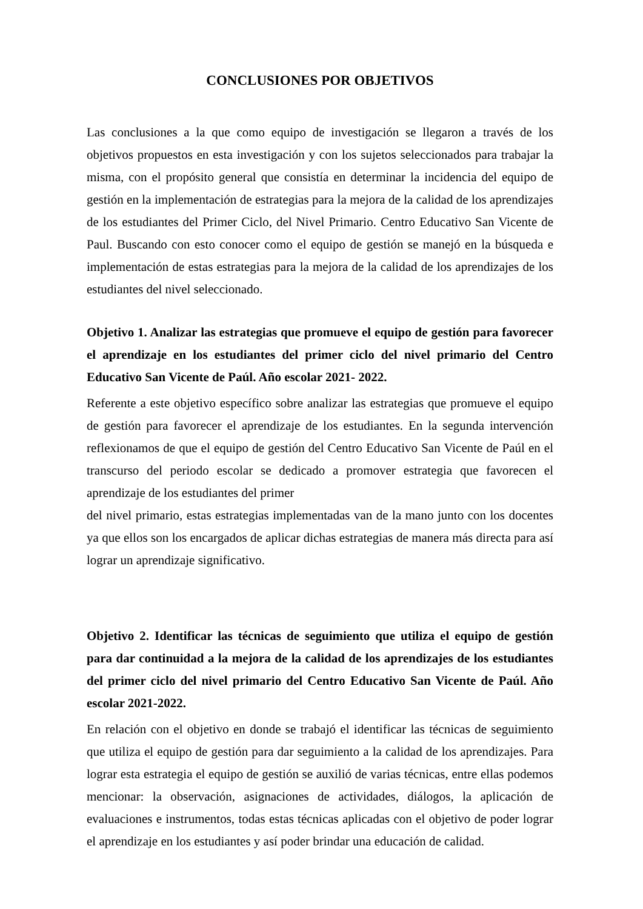CONCLUSIONES POR OBJETIVOS
Las conclusiones a la que como equipo de investigación se llegaron a través de los objetivos propuestos en esta investigación y con los sujetos seleccionados para trabajar la misma, con el propósito general que consistía en determinar la incidencia del equipo de gestión en la implementación de estrategias para la mejora de la calidad de los aprendizajes de los estudiantes del Primer Ciclo, del Nivel Primario. Centro Educativo San Vicente de Paul. Buscando con esto conocer como el equipo de gestión se manejó en la búsqueda e implementación de estas estrategias para la mejora de la calidad de los aprendizajes de los estudiantes del nivel seleccionado.
Objetivo 1. Analizar las estrategias que promueve el equipo de gestión para favorecer el aprendizaje en los estudiantes del primer ciclo del nivel primario del Centro Educativo San Vicente de Paúl. Año escolar 2021- 2022.
Referente a este objetivo específico sobre analizar las estrategias que promueve el equipo de gestión para favorecer el aprendizaje de los estudiantes. En la segunda intervención reflexionamos de que el equipo de gestión del Centro Educativo San Vicente de Paúl en el transcurso del periodo escolar se dedicado a promover estrategia que favorecen el aprendizaje de los estudiantes del primer
del nivel primario, estas estrategias implementadas van de la mano junto con los docentes ya que ellos son los encargados de aplicar dichas estrategias de manera más directa para así lograr un aprendizaje significativo.
Objetivo 2. Identificar las técnicas de seguimiento que utiliza el equipo de gestión para dar continuidad a la mejora de la calidad de los aprendizajes de los estudiantes del primer ciclo del nivel primario del Centro Educativo San Vicente de Paúl. Año escolar 2021-2022.
En relación con el objetivo en donde se trabajó el identificar las técnicas de seguimiento que utiliza el equipo de gestión para dar seguimiento a la calidad de los aprendizajes. Para lograr esta estrategia el equipo de gestión se auxilió de varias técnicas, entre ellas podemos mencionar: la observación, asignaciones de actividades, diálogos, la aplicación de evaluaciones e instrumentos, todas estas técnicas aplicadas con el objetivo de poder lograr el aprendizaje en los estudiantes y así poder brindar una educación de calidad.